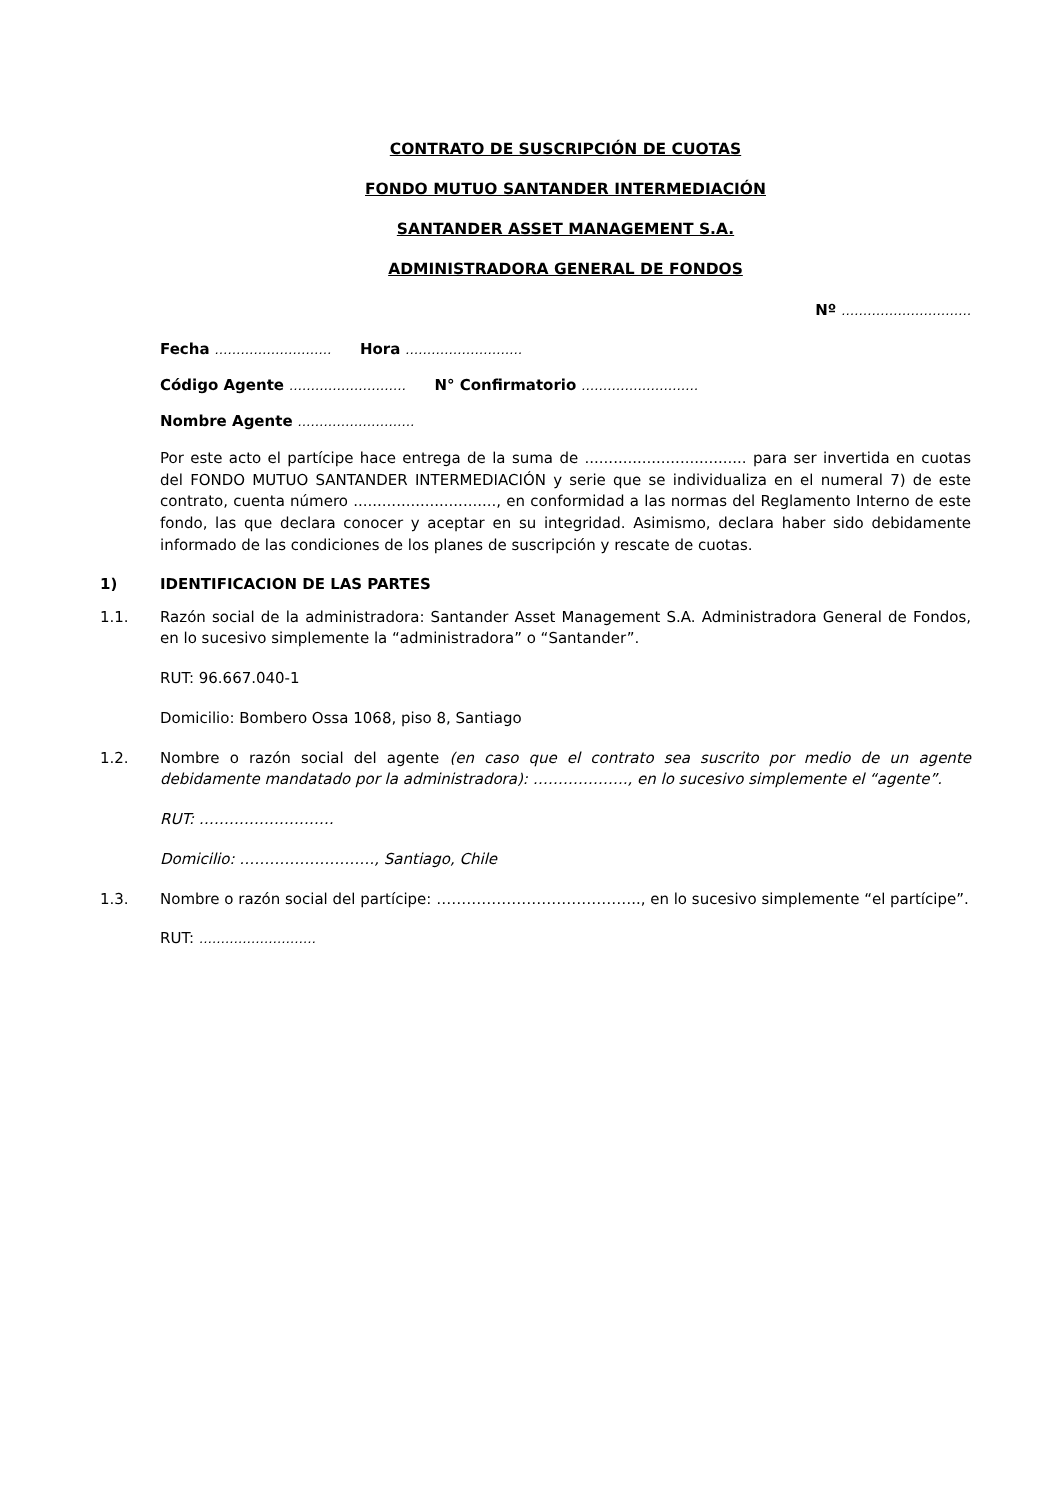CONTRATO DE SUSCRIPCIÓN DE CUOTAS
FONDO MUTUO SANTANDER INTERMEDIACIÓN
SANTANDER ASSET MANAGEMENT S.A.
ADMINISTRADORA GENERAL DE FONDOS
Nº …………………………
Fecha ……………………… Hora ………………………
Código Agente ……………………… N° Confirmatorio ………………………
Nombre Agente ………………………
Por este acto el partícipe hace entrega de la suma de .................................. para ser invertida en cuotas del FONDO MUTUO SANTANDER INTERMEDIACIÓN y serie que se individualiza en el numeral 7) de este contrato, cuenta número .............................., en conformidad a las normas del Reglamento Interno de este fondo, las que declara conocer y aceptar en su integridad. Asimismo, declara haber sido debidamente informado de las condiciones de los planes de suscripción y rescate de cuotas.
1) IDENTIFICACION DE LAS PARTES
1.1. Razón social de la administradora: Santander Asset Management S.A. Administradora General de Fondos, en lo sucesivo simplemente la “administradora” o “Santander”.
RUT: 96.667.040-1
Domicilio: Bombero Ossa 1068, piso 8, Santiago
1.2. Nombre o razón social del agente (en caso que el contrato sea suscrito por medio de un agente debidamente mandatado por la administradora): ………………., en lo sucesivo simplemente el “agente”.
RUT: ………………………
Domicilio: ………………………, Santiago, Chile
1.3. Nombre o razón social del partícipe: ………………………………….., en lo sucesivo simplemente “el partícipe”.
RUT: ………………………